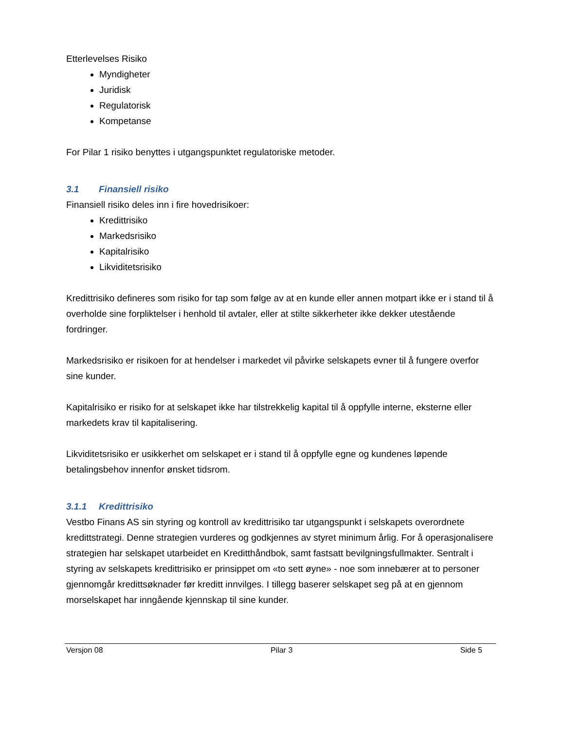Etterlevelses Risiko
Myndigheter
Juridisk
Regulatorisk
Kompetanse
For Pilar 1 risiko benyttes i utgangspunktet regulatoriske metoder.
3.1 Finansiell risiko
Finansiell risiko deles inn i fire hovedrisikoer:
Kredittrisiko
Markedsrisiko
Kapitalrisiko
Likviditetsrisiko
Kredittrisiko defineres som risiko for tap som følge av at en kunde eller annen motpart ikke er i stand til å overholde sine forpliktelser i henhold til avtaler, eller at stilte sikkerheter ikke dekker utestående fordringer.
Markedsrisiko er risikoen for at hendelser i markedet vil påvirke selskapets evner til å fungere overfor sine kunder.
Kapitalrisiko er risiko for at selskapet ikke har tilstrekkelig kapital til å oppfylle interne, eksterne eller markedets krav til kapitalisering.
Likviditetsrisiko er usikkerhet om selskapet er i stand til å oppfylle egne og kundenes løpende betalingsbehov innenfor ønsket tidsrom.
3.1.1 Kredittrisiko
Vestbo Finans AS sin styring og kontroll av kredittrisiko tar utgangspunkt i selskapets overordnete kredittstrategi. Denne strategien vurderes og godkjennes av styret minimum årlig. For å operasjonalisere strategien har selskapet utarbeidet en Kreditthåndbok, samt fastsatt bevilgningsfullmakter. Sentralt i styring av selskapets kredittrisiko er prinsippet om «to sett øyne» - noe som innebærer at to personer gjennomgår kredittsøknader før kreditt innvilges. I tillegg baserer selskapet seg på at en gjennom morselskapet har inngående kjennskap til sine kunder.
Versjon 08 Pilar 3 Side 5